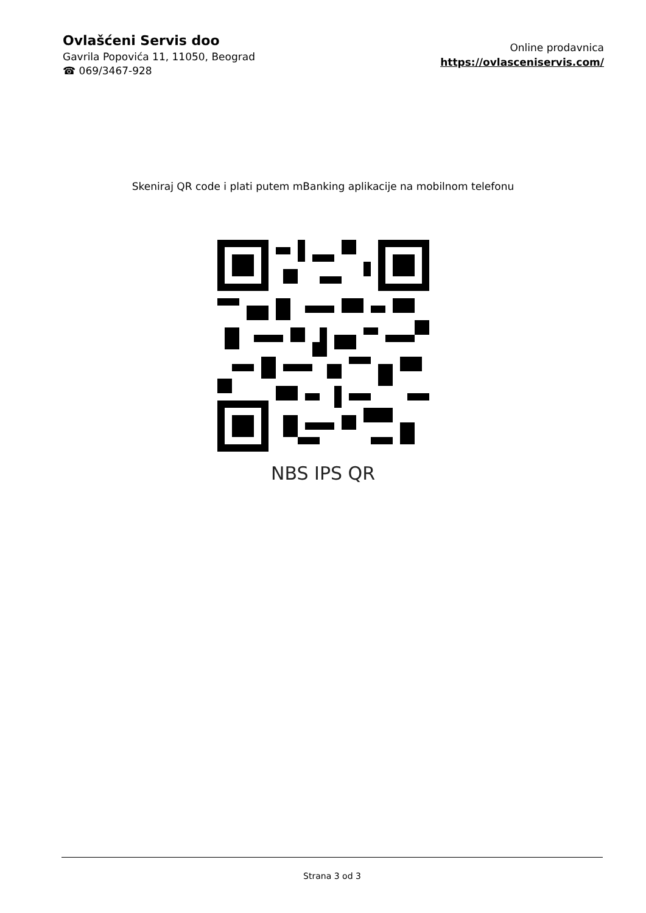Ovlašćeni Servis doo
Gavrila Popovića 11, 11050, Beograd
☎ 069/3467-928
Online prodavnica
https://ovlasceniservis.com/
Skeniraj QR code i plati putem mBanking aplikacije na mobilnom telefonu
NBS IPS QR
Strana 3 od 3